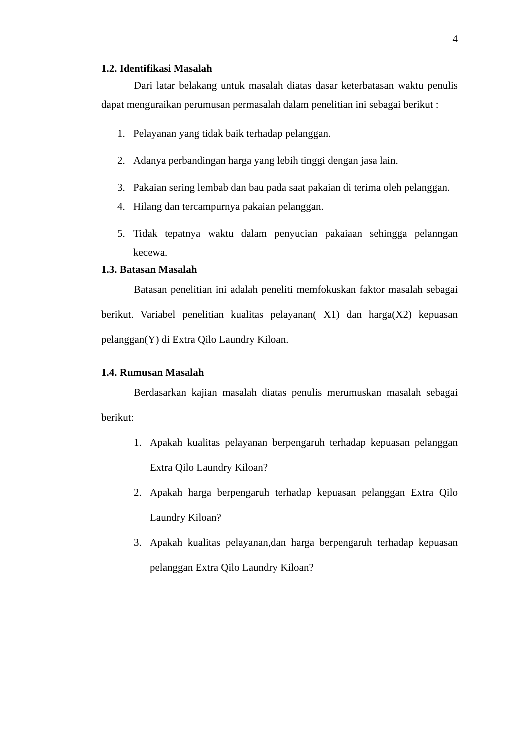4
1.2. Identifikasi Masalah
Dari latar belakang untuk masalah diatas dasar keterbatasan waktu penulis dapat menguraikan perumusan permasalah dalam penelitian ini sebagai berikut :
1. Pelayanan yang tidak baik terhadap pelanggan.
2. Adanya perbandingan harga yang lebih tinggi dengan jasa lain.
3. Pakaian sering lembab dan bau pada saat pakaian di terima oleh pelanggan.
4. Hilang dan tercampurnya pakaian pelanggan.
5. Tidak tepatnya waktu dalam penyucian pakaiaan sehingga pelanngan kecewa.
1.3. Batasan Masalah
Batasan penelitian ini adalah peneliti memfokuskan faktor masalah sebagai berikut. Variabel penelitian kualitas pelayanan( X1) dan harga(X2) kepuasan pelanggan(Y) di Extra Qilo Laundry Kiloan.
1.4. Rumusan Masalah
Berdasarkan kajian masalah diatas penulis merumuskan masalah sebagai berikut:
1. Apakah kualitas pelayanan berpengaruh terhadap kepuasan pelanggan Extra Qilo Laundry Kiloan?
2. Apakah harga berpengaruh terhadap kepuasan pelanggan Extra Qilo Laundry Kiloan?
3. Apakah kualitas pelayanan,dan harga berpengaruh terhadap kepuasan pelanggan Extra Qilo Laundry Kiloan?